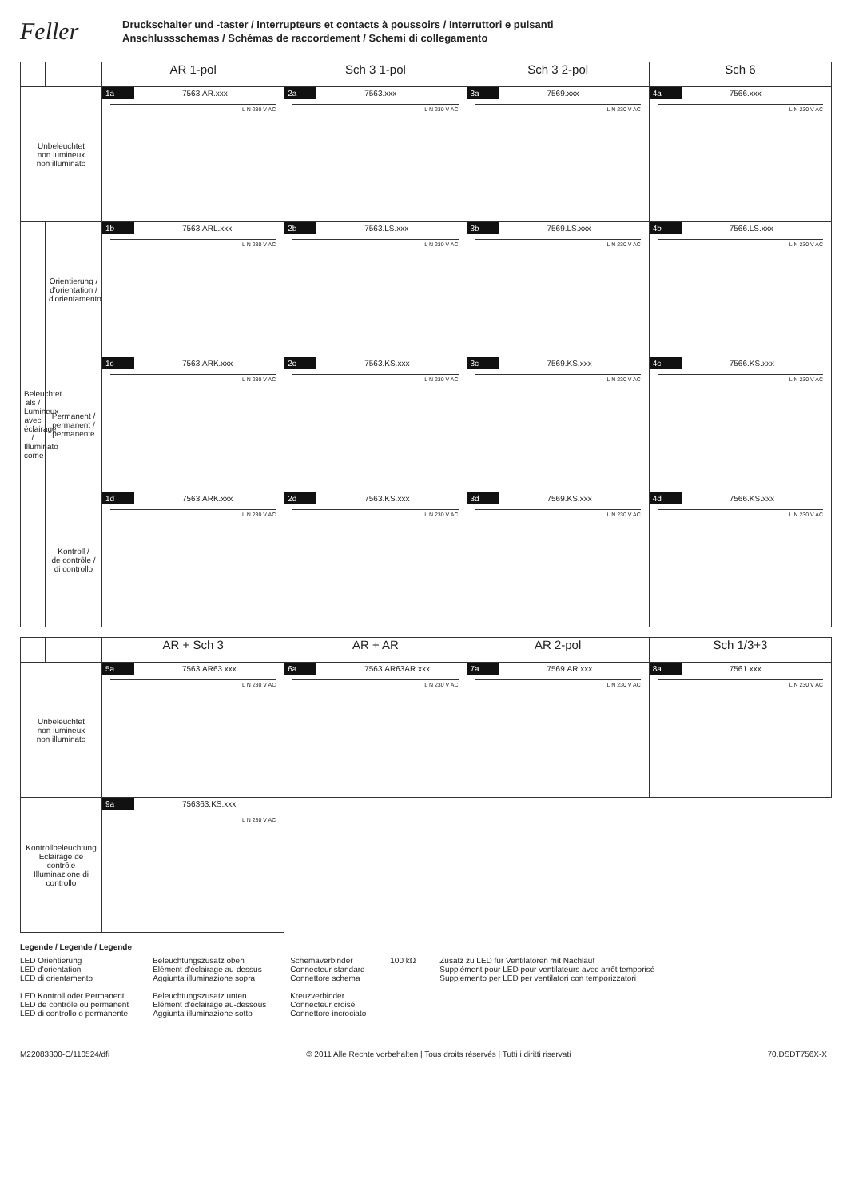Feller
Druckschalter und -taster / Interrupteurs et contacts à poussoirs / Interruttori e pulsanti
Anschlussschemas / Schémas de raccordement / Schemi di collegamento
| | | AR 1-pol | Sch 3 1-pol | Sch 3 2-pol | Sch 6 |
| --- | --- | --- | --- | --- | --- |
| Unbeleuchtet non lumineux non illuminato | | 1a 7563.AR.xxx L N 230 V AC | 2a 7563.xxx L N 230 V AC | 3a 7569.xxx L N 230 V AC | 4a 7566.xxx L N 230 V AC |
| Beleuchtet als / Lumineux avec éclairage / Illuminato come | Orientierung / d'orientation / d'orientamento | 1b 7563.ARL.xxx L N 230 V AC | 2b 7563.LS.xxx L N 230 V AC | 3b 7569.LS.xxx L N 230 V AC | 4b 7566.LS.xxx L N 230 V AC |
| | Permanent / permanent / permanente | 1c 7563.ARK.xxx L N 230 V AC | 2c 7563.KS.xxx L N 230 V AC | 3c 7569.KS.xxx L N 230 V AC | 4c 7566.KS.xxx L N 230 V AC |
| | Kontroll / de contrôle / di controllo | 1d 7563.ARK.xxx L N 230 V AC | 2d 7563.KS.xxx L N 230 V AC | 3d 7569.KS.xxx L N 230 V AC | 4d 7566.KS.xxx L N 230 V AC |
| | | AR + Sch 3 | AR + AR | AR 2-pol | Sch 1/3+3 |
| --- | --- | --- | --- | --- | --- |
| Unbeleuchtet non lumineux non illuminato | | 5a 7563.AR63.xxx L N 230 V AC | 6a 7563.AR63AR.xxx L N 230 V AC | 7a 7569.AR.xxx L N 230 V AC | 8a 7561.xxx L N 230 V AC |
| Kontrollbeleuchtung Eclairage de contrôle Illuminazione di controllo | | 9a 756363.KS.xxx L N 230 V AC | | | |
Legende / Legende / Legende
LED Orientierung
LED d'orientation
LED di orientamento
LED Kontroll oder Permanent
LED de contrôle ou permanent
LED di controllo o permanente
Beleuchtungszusatz oben
Elément d'éclairage au-dessus
Aggiunta illuminazione sopra
Beleuchtungszusatz unten
Elément d'éclairage au-dessous
Aggiunta illuminazione sotto
Schemaverbinder
Connecteur standard
Connettore schema
Kreuzverbinder
Connecteur croisé
Connettore incrociato
100 kΩ Zusatz zu LED für Ventilatoren mit Nachlauf
Supplément pour LED pour ventilateurs avec arrêt temporisé
Supplemento per LED per ventilatori con temporizzatori
M22083300-C/110524/dfi © 2011 Alle Rechte vorbehalten | Tous droits réservés | Tutti i diritti riservati 70.DSDT756X-X